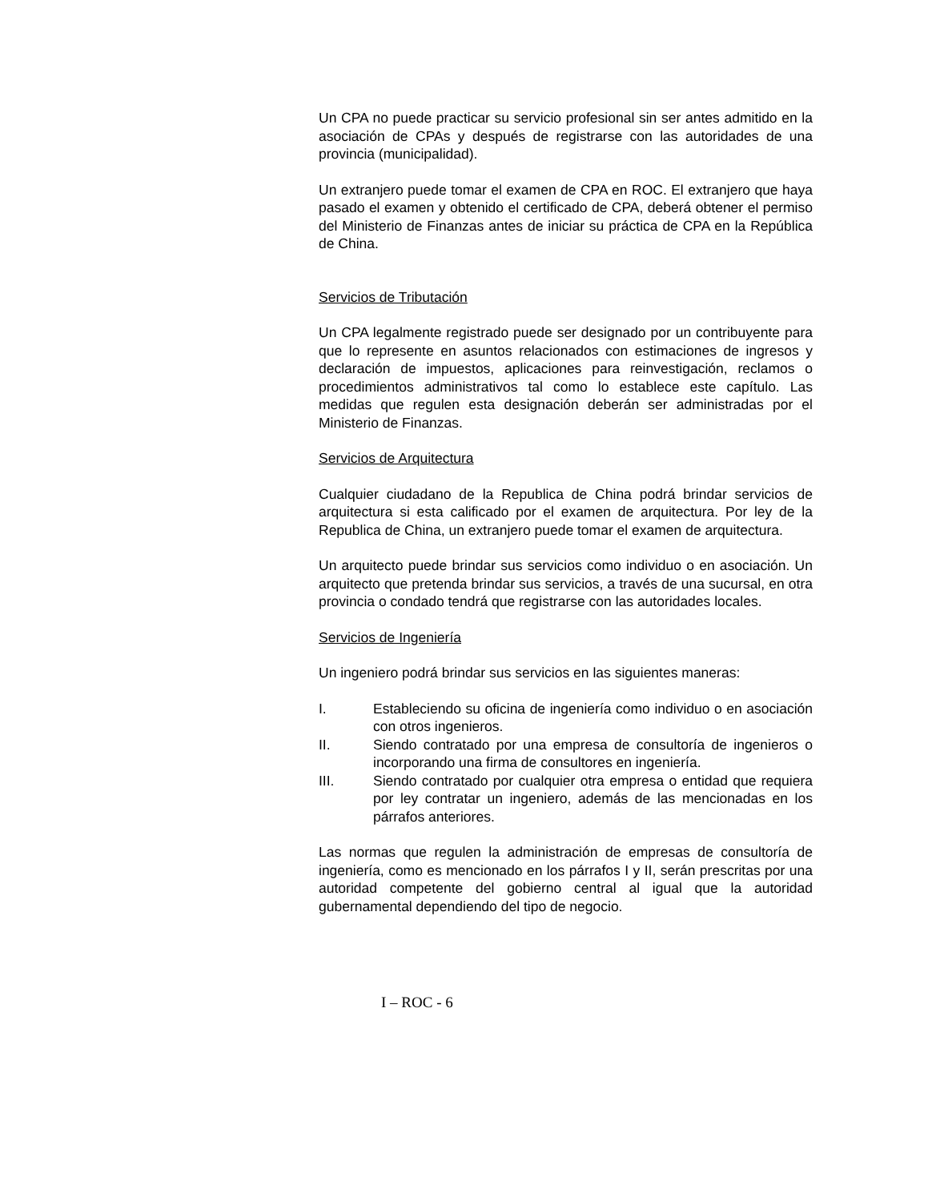Un CPA no puede practicar su servicio profesional sin ser antes admitido en la asociación de CPAs y después de registrarse con las autoridades de una provincia (municipalidad).
Un extranjero puede tomar el examen de CPA en ROC. El extranjero que haya pasado el examen y obtenido el certificado de CPA, deberá obtener el permiso del Ministerio de Finanzas antes de iniciar su práctica de CPA en la República de China.
Servicios de Tributación
Un CPA legalmente registrado puede ser designado por un contribuyente para que lo represente en asuntos relacionados con estimaciones de ingresos y declaración de impuestos, aplicaciones para reinvestigación, reclamos o procedimientos administrativos tal como lo establece este capítulo. Las medidas que regulen esta designación deberán ser administradas por el Ministerio de Finanzas.
Servicios de Arquitectura
Cualquier ciudadano de la Republica de China podrá brindar servicios de arquitectura si esta calificado por el examen de arquitectura. Por ley de la Republica de China, un extranjero puede tomar el examen de arquitectura.
Un arquitecto puede brindar sus servicios como individuo o en asociación. Un arquitecto que pretenda brindar sus servicios, a través de una sucursal, en otra provincia o condado tendrá que registrarse con las autoridades locales.
Servicios de Ingeniería
Un ingeniero podrá brindar sus servicios en las siguientes maneras:
I. Estableciendo su oficina de ingeniería como individuo o en asociación con otros ingenieros.
II. Siendo contratado por una empresa de consultoría de ingenieros o incorporando una firma de consultores en ingeniería.
III. Siendo contratado por cualquier otra empresa o entidad que requiera por ley contratar un ingeniero, además de las mencionadas en los párrafos anteriores.
Las normas que regulen la administración de empresas de consultoría de ingeniería, como es mencionado en los párrafos I y II, serán prescritas por una autoridad competente del gobierno central al igual que la autoridad gubernamental dependiendo del tipo de negocio.
I – ROC - 6